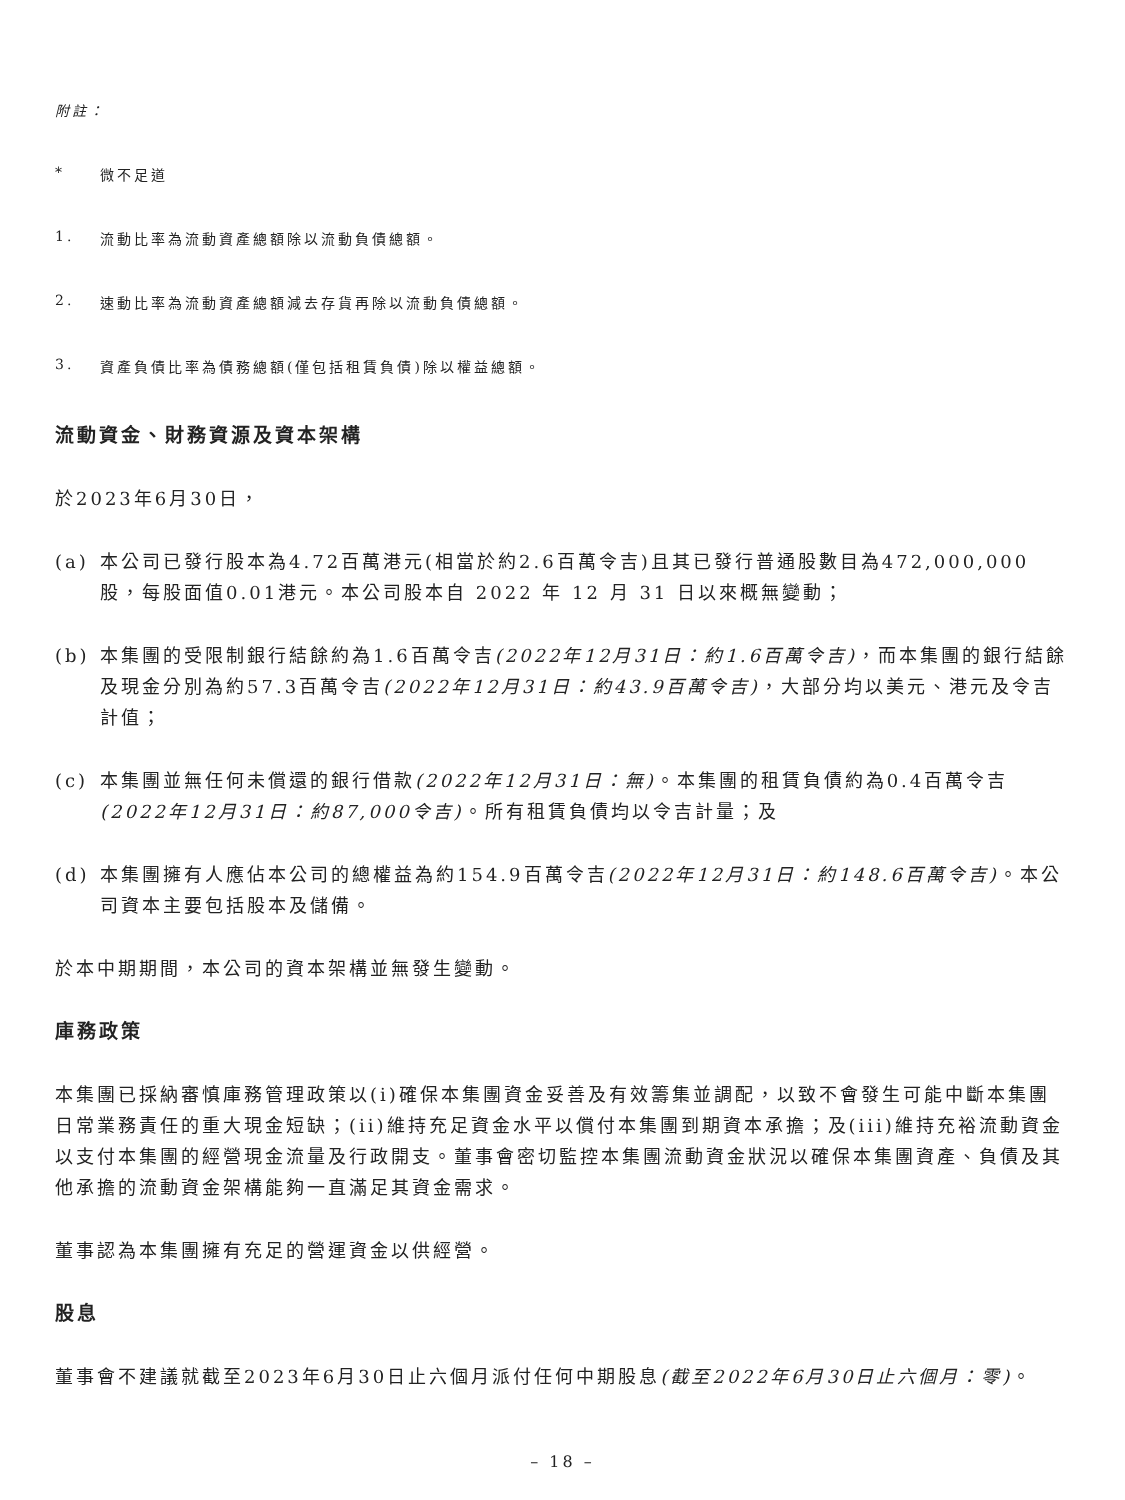附註：
* 微不足道
1. 流動比率為流動資產總額除以流動負債總額。
2. 速動比率為流動資產總額減去存貨再除以流動負債總額。
3. 資產負債比率為債務總額(僅包括租賃負債)除以權益總額。
流動資金、財務資源及資本架構
於2023年6月30日，
(a) 本公司已發行股本為4.72百萬港元(相當於約2.6百萬令吉)且其已發行普通股數目為472,000,000股，每股面值0.01港元。本公司股本自 2022 年 12 月 31 日以來概無變動；
(b) 本集團的受限制銀行結餘約為1.6百萬令吉(2022年12月31日：約1.6百萬令吉)，而本集團的銀行結餘及現金分別為約57.3百萬令吉(2022年12月31日：約43.9百萬令吉)，大部分均以美元、港元及令吉計值；
(c) 本集團並無任何未償還的銀行借款(2022年12月31日：無)。本集團的租賃負債約為0.4百萬令吉(2022年12月31日：約87,000令吉)。所有租賃負債均以令吉計量；及
(d) 本集團擁有人應佔本公司的總權益為約154.9百萬令吉(2022年12月31日：約148.6百萬令吉)。本公司資本主要包括股本及儲備。
於本中期期間，本公司的資本架構並無發生變動。
庫務政策
本集團已採納審慎庫務管理政策以(i)確保本集團資金妥善及有效籌集並調配，以致不會發生可能中斷本集團日常業務責任的重大現金短缺；(ii)維持充足資金水平以償付本集團到期資本承擔；及(iii)維持充裕流動資金以支付本集團的經營現金流量及行政開支。董事會密切監控本集團流動資金狀況以確保本集團資產、負債及其他承擔的流動資金架構能夠一直滿足其資金需求。
董事認為本集團擁有充足的營運資金以供經營。
股息
董事會不建議就截至2023年6月30日止六個月派付任何中期股息(截至2022年6月30日止六個月：零)。
– 18 –